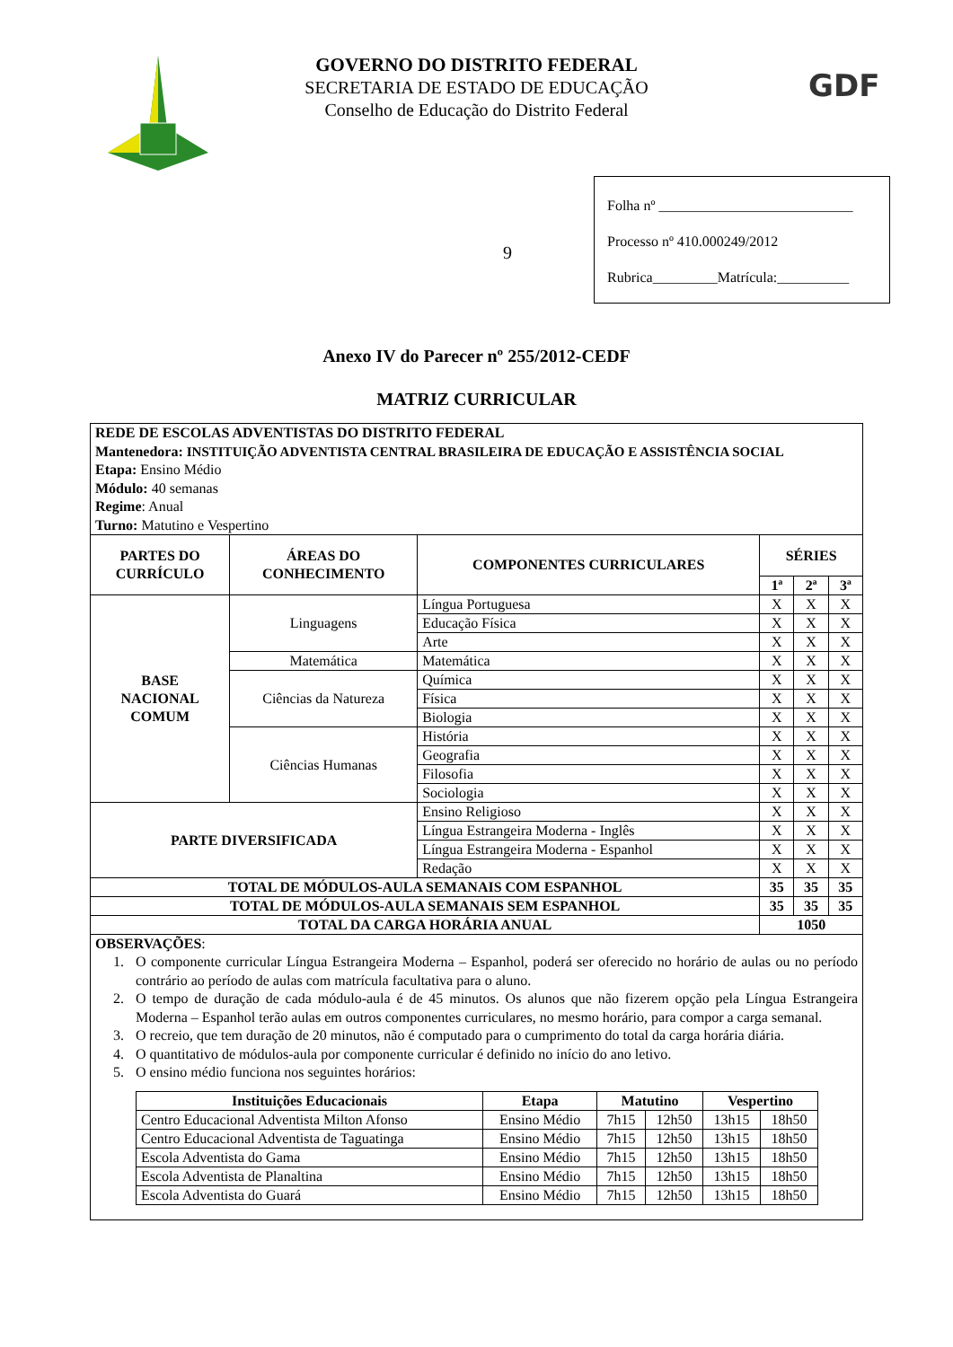GDF
GOVERNO DO DISTRITO FEDERAL
SECRETARIA DE ESTADO DE EDUCAÇÃO
Conselho de Educação do Distrito Federal
9
Folha nº ___________________________
Processo nº 410.000249/2012
Rubrica_________Matrícula:__________
Anexo IV do Parecer nº 255/2012-CEDF
MATRIZ CURRICULAR
| REDE DE ESCOLAS ADVENTISTAS DO DISTRITO FEDERAL Mantenedora: INSTITUIÇÃO ADVENTISTA CENTRAL BRASILEIRA DE EDUCAÇÃO E ASSISTÊNCIA SOCIAL Etapa: Ensino Médio Módulo: 40 semanas Regime : Anual Turno: Matutino e Vespertino | | | | | |
| PARTES DO CURRÍCULO | ÁREAS DO CONHECIMENTO | COMPONENTES CURRICULARES | SÉRIES | | |
| | | | 1ª | 2ª | 3ª |
| BASE NACIONAL COMUM | Linguagens | Língua Portuguesa | X | X | X |
| | | Educação Física | X | X | X |
| | | Arte | X | X | X |
| | Matemática | Matemática | X | X | X |
| | Ciências da Natureza | Química | X | X | X |
| | | Física | X | X | X |
| | | Biologia | X | X | X |
| | Ciências Humanas | História | X | X | X |
| | | Geografia | X | X | X |
| | | Filosofia | X | X | X |
| | | Sociologia | X | X | X |
| PARTE DIVERSIFICADA | | Ensino Religioso | X | X | X |
| | | Língua Estrangeira Moderna - Inglês | X | X | X |
| | | Língua Estrangeira Moderna - Espanhol | X | X | X |
| | | Redação | X | X | X |
| TOTAL DE MÓDULOS-AULA SEMANAIS COM ESPANHOL | | | 35 | 35 | 35 |
| TOTAL DE MÓDULOS-AULA SEMANAIS SEM ESPANHOL | | | 35 | 35 | 35 |
| TOTAL DA CARGA HORÁRIA ANUAL | | | 1050 | | |
| OBSERVAÇÕES : 1. O componente curricular Língua Estrangeira Moderna – Espanhol, poderá ser oferecido no horário de aulas ou no período contrário ao período de aulas com matrícula facultativa para o aluno. 2. O tempo de duração de cada módulo-aula é de 45 minutos. Os alunos que não fizerem opção pela Língua Estrangeira Moderna – Espanhol terão aulas em outros componentes curriculares, no mesmo horário, para compor a carga semanal. 3. O recreio, que tem duração de 20 minutos, não é computado para o cumprimento do total da carga horária diária. 4. O quantitativo de módulos-aula por componente curricular é definido no início do ano letivo. 5. O ensino médio funciona nos seguintes horários: / Instituições Educacionais / Etapa / Matutino / / Vespertino / / / --- / --- / --- / --- / --- / --- / / Centro Educacional Adventista Milton Afonso / Ensino Médio / 7h15 / 12h50 / 13h15 / 18h50 / / Centro Educacional Adventista de Taguatinga / Ensino Médio / 7h15 / 12h50 / 13h15 / 18h50 / / Escola Adventista do Gama / Ensino Médio / 7h15 / 12h50 / 13h15 / 18h50 / / Escola Adventista de Planaltina / Ensino Médio / 7h15 / 12h50 / 13h15 / 18h50 / / Escola Adventista do Guará / Ensino Médio / 7h15 / 12h50 / 13h15 / 18h50 / | | | | | |